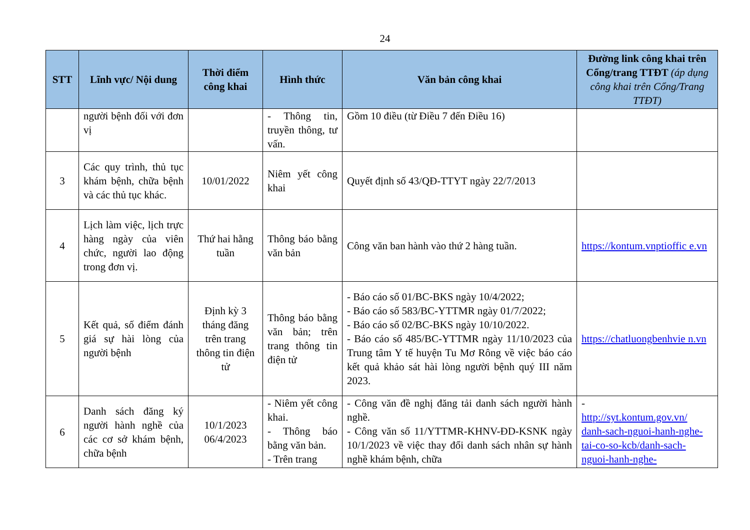24
| STT | Lĩnh vực/ Nội dung | Thời điểm công khai | Hình thức | Văn bản công khai | Đường link công khai trên Cổng/trang TTĐT (áp dụng công khai trên Cổng/Trang TTĐT) |
| --- | --- | --- | --- | --- | --- |
| | người bệnh đối với đơn vị | | - Thông tin, truyền thông, tư vấn. | Gồm 10 điều (từ Điều 7 đến Điều 16) | |
| 3 | Các quy trình, thủ tục khám bệnh, chữa bệnh và các thủ tục khác. | 10/01/2022 | Niêm yết công khai | Quyết định số 43/QĐ-TTYT ngày 22/7/2013 | |
| 4 | Lịch làm việc, lịch trực hàng ngày của viên chức, người lao động trong đơn vị. | Thứ hai hằng tuần | Thông báo bằng văn bản | Công văn ban hành vào thứ 2 hàng tuần. | https://kontum.vnptioffic e.vn |
| 5 | Kết quả, số điểm đánh giá sự hài lòng của người bệnh | Định kỳ 3 tháng đăng trên trang thông tin điện tử | Thông báo bằng văn bản; trên trang thông tin điện tử | - Báo cáo số 01/BC-BKS ngày 10/4/2022; - Báo cáo số 583/BC-YTTMR ngày 01/7/2022; - Báo cáo số 02/BC-BKS ngày 10/10/2022. - Báo cáo số 485/BC-YTTMR ngày 11/10/2023 của Trung tâm Y tế huyện Tu Mơ Rông về việc báo cáo kết quả khảo sát hài lòng người bệnh quý III năm 2023. | https://chatluongbenhvie n.vn |
| 6 | Danh sách đăng ký người hành nghề của các cơ sở khám bệnh, chữa bệnh | 10/1/2023 06/4/2023 | - Niêm yết công khai. - Thông báo bằng văn bản. - Trên trang | - Công văn đề nghị đăng tải danh sách người hành nghề. - Công văn số 11/YTTMR-KHNV-ĐD-KSNK ngày 10/1/2023 về việc thay đổi danh sách nhân sự hành nghề khám bệnh, chữa | - http://syt.kontum.gov.vn/ danh-sach-nguoi-hanh-nghe-tai-co-so-kcb/danh-sach-nguoi-hanh-nghe- |